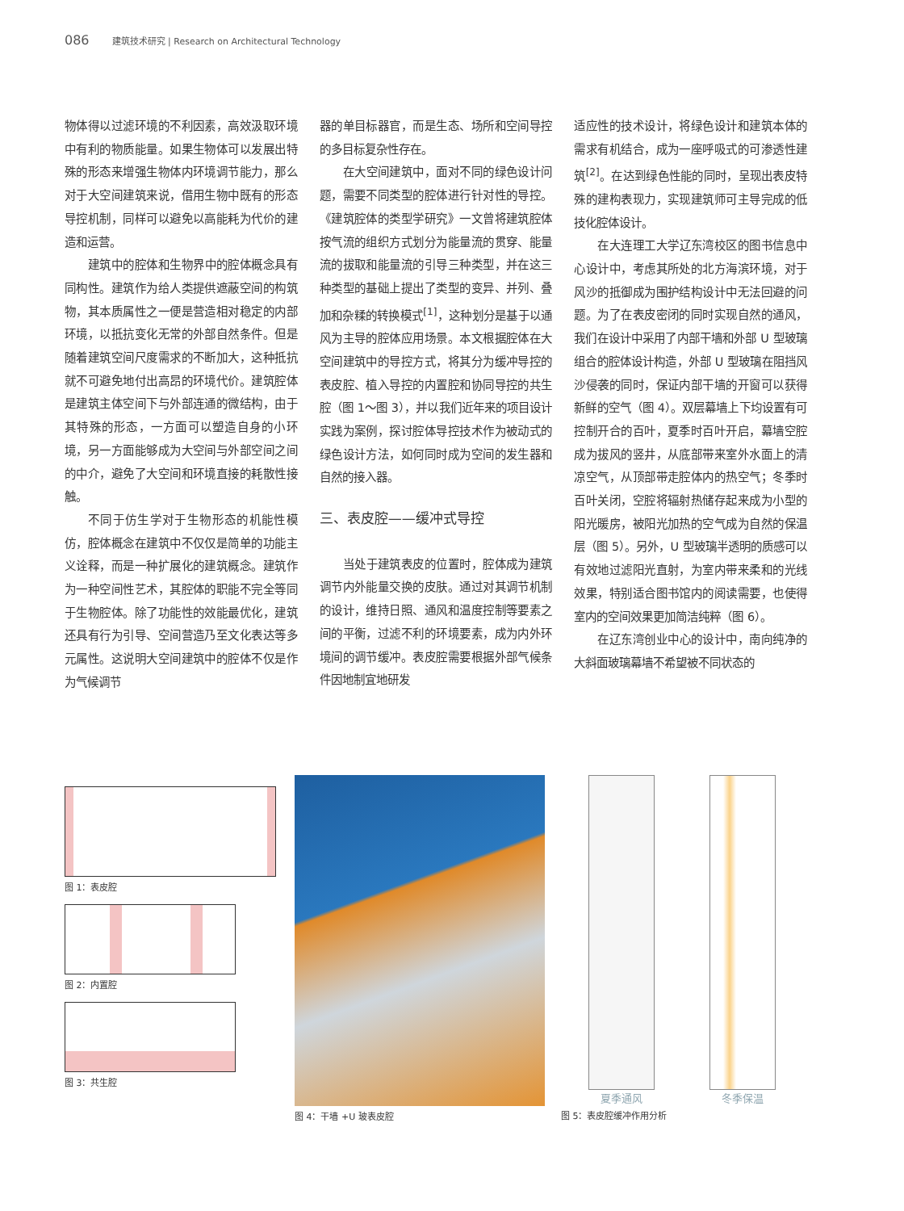086 建筑技术研究 | Research on Architectural Technology
物体得以过滤环境的不利因素，高效汲取环境中有利的物质能量。如果生物体可以发展出特殊的形态来增强生物体内环境调节能力，那么对于大空间建筑来说，借用生物中既有的形态导控机制，同样可以避免以高能耗为代价的建造和运营。
建筑中的腔体和生物界中的腔体概念具有同构性。建筑作为给人类提供遮蔽空间的构筑物，其本质属性之一便是营造相对稳定的内部环境，以抵抗变化无常的外部自然条件。但是随着建筑空间尺度需求的不断加大，这种抵抗就不可避免地付出高昂的环境代价。建筑腔体是建筑主体空间下与外部连通的微结构，由于其特殊的形态，一方面可以塑造自身的小环境，另一方面能够成为大空间与外部空间之间的中介，避免了大空间和环境直接的耗散性接触。
不同于仿生学对于生物形态的机能性模仿，腔体概念在建筑中不仅仅是简单的功能主义诠释，而是一种扩展化的建筑概念。建筑作为一种空间性艺术，其腔体的职能不完全等同于生物腔体。除了功能性的效能最优化，建筑还具有行为引导、空间营造乃至文化表达等多元属性。这说明大空间建筑中的腔体不仅是作为气候调节
器的单目标器官，而是生态、场所和空间导控的多目标复杂性存在。
在大空间建筑中，面对不同的绿色设计问题，需要不同类型的腔体进行针对性的导控。《建筑腔体的类型学研究》一文曾将建筑腔体按气流的组织方式划分为能量流的贯穿、能量流的拔取和能量流的引导三种类型，并在这三种类型的基础上提出了类型的变异、并列、叠加和杂糅的转换模式<sup>[1]</sup>，这种划分是基于以通风为主导的腔体应用场景。本文根据腔体在大空间建筑中的导控方式，将其分为缓冲导控的表皮腔、植入导控的内置腔和协同导控的共生腔（图 1～图 3），并以我们近年来的项目设计实践为案例，探讨腔体导控技术作为被动式的绿色设计方法，如何同时成为空间的发生器和自然的接入器。
三、表皮腔——缓冲式导控
当处于建筑表皮的位置时，腔体成为建筑调节内外能量交换的皮肤。通过对其调节机制的设计，维持日照、通风和温度控制等要素之间的平衡，过滤不利的环境要素，成为内外环境间的调节缓冲。表皮腔需要根据外部气候条件因地制宜地研发
适应性的技术设计，将绿色设计和建筑本体的需求有机结合，成为一座呼吸式的可渗透性建筑<sup>[2]</sup>。在达到绿色性能的同时，呈现出表皮特殊的建构表现力，实现建筑师可主导完成的低技化腔体设计。
在大连理工大学辽东湾校区的图书信息中心设计中，考虑其所处的北方海滨环境，对于风沙的抵御成为围护结构设计中无法回避的问题。为了在表皮密闭的同时实现自然的通风，我们在设计中采用了内部干墙和外部 U 型玻璃组合的腔体设计构造，外部 U 型玻璃在阻挡风沙侵袭的同时，保证内部干墙的开窗可以获得新鲜的空气（图 4）。双层幕墙上下均设置有可控制开合的百叶，夏季时百叶开启，幕墙空腔成为拔风的竖井，从底部带来室外水面上的清凉空气，从顶部带走腔体内的热空气；冬季时百叶关闭，空腔将辐射热储存起来成为小型的阳光暖房，被阳光加热的空气成为自然的保温层（图 5）。另外，U 型玻璃半透明的质感可以有效地过滤阳光直射，为室内带来柔和的光线效果，特别适合图书馆内的阅读需要，也使得室内的空间效果更加简洁纯粹（图 6）。
在辽东湾创业中心的设计中，南向纯净的大斜面玻璃幕墙不希望被不同状态的
图 1：表皮腔
图 2：内置腔
图 3：共生腔
图 4：干墙 +U 玻表皮腔
夏季通风 冬季保温
图 5：表皮腔缓冲作用分析